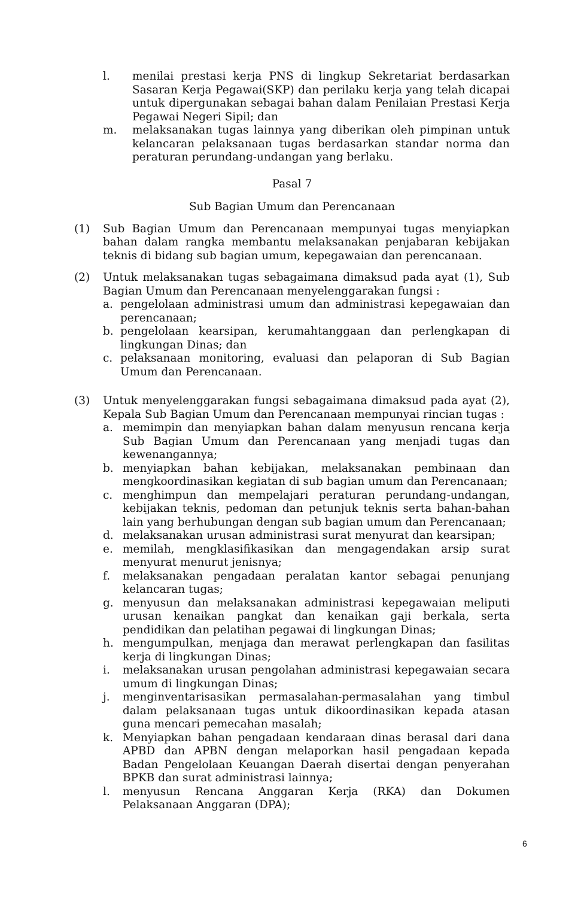l. menilai prestasi kerja PNS di lingkup Sekretariat berdasarkan Sasaran Kerja Pegawai(SKP) dan perilaku kerja yang telah dicapai untuk dipergunakan sebagai bahan dalam Penilaian Prestasi Kerja Pegawai Negeri Sipil; dan
m. melaksanakan tugas lainnya yang diberikan oleh pimpinan untuk kelancaran pelaksanaan tugas berdasarkan standar norma dan peraturan perundang-undangan yang berlaku.
Pasal 7
Sub Bagian Umum dan Perencanaan
(1) Sub Bagian Umum dan Perencanaan mempunyai tugas menyiapkan bahan dalam rangka membantu melaksanakan penjabaran kebijakan teknis di bidang sub bagian umum, kepegawaian dan perencanaan.
(2) Untuk melaksanakan tugas sebagaimana dimaksud pada ayat (1), Sub Bagian Umum dan Perencanaan menyelenggarakan fungsi :
a. pengelolaan administrasi umum dan administrasi kepegawaian dan perencanaan;
b. pengelolaan kearsipan, kerumahtanggaan dan perlengkapan di lingkungan Dinas; dan
c. pelaksanaan monitoring, evaluasi dan pelaporan di Sub Bagian Umum dan Perencanaan.
(3) Untuk menyelenggarakan fungsi sebagaimana dimaksud pada ayat (2), Kepala Sub Bagian Umum dan Perencanaan mempunyai rincian tugas :
a. memimpin dan menyiapkan bahan dalam menyusun rencana kerja Sub Bagian Umum dan Perencanaan yang menjadi tugas dan kewenangannya;
b. menyiapkan bahan kebijakan, melaksanakan pembinaan dan mengkoordinasikan kegiatan di sub bagian umum dan Perencanaan;
c. menghimpun dan mempelajari peraturan perundang-undangan, kebijakan teknis, pedoman dan petunjuk teknis serta bahan-bahan lain yang berhubungan dengan sub bagian umum dan Perencanaan;
d. melaksanakan urusan administrasi surat menyurat dan kearsipan;
e. memilah, mengklasifikasikan dan mengagendakan arsip surat menyurat menurut jenisnya;
f. melaksanakan pengadaan peralatan kantor sebagai penunjang kelancaran tugas;
g. menyusun dan melaksanakan administrasi kepegawaian meliputi urusan kenaikan pangkat dan kenaikan gaji berkala, serta pendidikan dan pelatihan pegawai di lingkungan Dinas;
h. mengumpulkan, menjaga dan merawat perlengkapan dan fasilitas kerja di lingkungan Dinas;
i. melaksanakan urusan pengolahan administrasi kepegawaian secara umum di lingkungan Dinas;
j. menginventarisasikan permasalahan-permasalahan yang timbul dalam pelaksanaan tugas untuk dikoordinasikan kepada atasan guna mencari pemecahan masalah;
k. Menyiapkan bahan pengadaan kendaraan dinas berasal dari dana APBD dan APBN dengan melaporkan hasil pengadaan kepada Badan Pengelolaan Keuangan Daerah disertai dengan penyerahan BPKB dan surat administrasi lainnya;
l. menyusun Rencana Anggaran Kerja (RKA) dan Dokumen Pelaksanaan Anggaran (DPA);
6